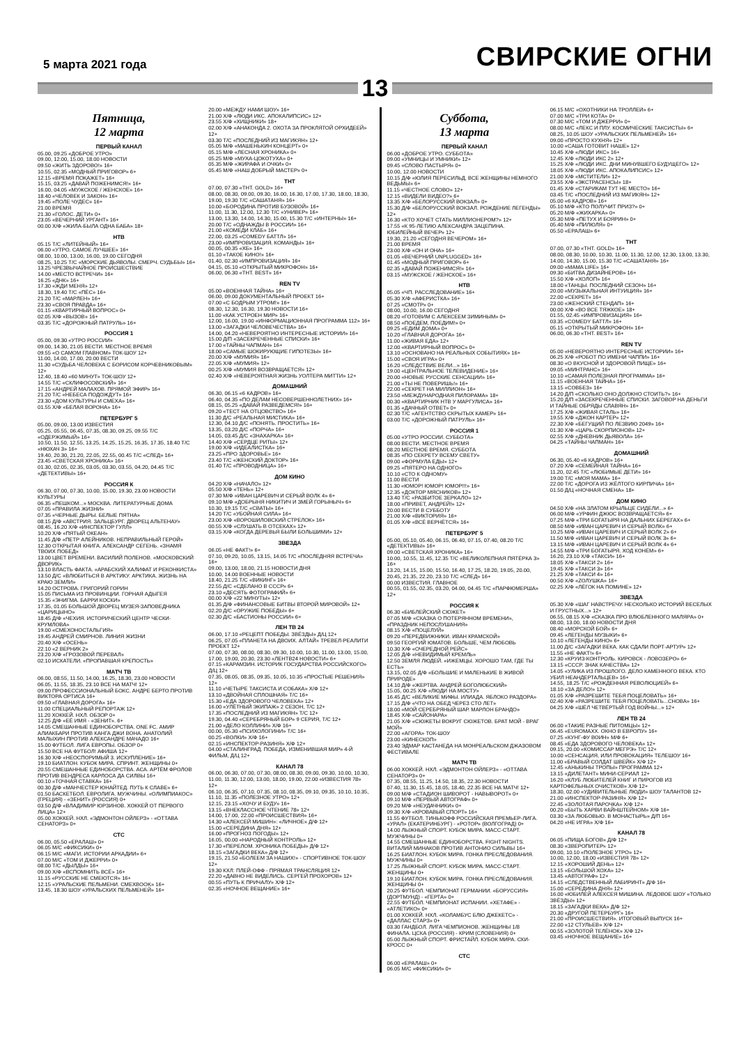5 марта 2021 года
СВИРСКИЕ ОГНИ
13
Пятница,
12 марта
ПЕРВЫЙ КАНАЛ
05.00, 09.25 «ДОБРОЕ УТРО»
09.00, 12.00, 15.00, 18.00 НОВОСТИ
09.50 «ЖИТЬ ЗДОРОВО!» 16+
10.55, 02.35 «МОДНЫЙ ПРИГОВОР» 6+
12.15 «ВРЕМЯ ПОКАЖЕТ» 16+
15.15, 03.25 «ДАВАЙ ПОЖЕНИМСЯ!» 16+
16.00, 04.05 «МУЖСКОЕ / ЖЕНСКОЕ» 16+
18.40 «ЧЕЛОВЕК И ЗАКОН» 16+
19.45 «ПОЛЕ ЧУДЕС» 16+
21.00 ВРЕМЯ
21.30 «ГОЛОС. ДЕТИ» 0+
23.05 «ВЕЧЕРНИЙ УРГАНТ» 16+
00.00 Х/Ф «ЖИЛА-БЫЛА ОДНА БАБА» 18+
НТВ
05.15 Т/С «ЛИТЕЙНЫЙ» 16+
06.00 «УТРО. САМОЕ ЛУЧШЕЕ» 16+
08.00, 10.00, 13.00, 16.00, 19.00 СЕГОДНЯ
08.25, 10.25 Т/С «МОРСКИЕ ДЬЯВОЛЫ. СМЕРЧ. СУДЬБЫ» 16+
13.25 ЧРЕЗВЫЧАЙНОЕ ПРОИСШЕСТВИЕ
14.00 «МЕСТО ВСТРЕЧИ» 16+
16.25 «ДНК» 16+
17.30 «ЖДИ МЕНЯ» 12+
18.30, 19.40 Т/С «ПЁС» 16+
21.20 Т/С «МАРЛЕН» 16+
23.30 «СВОЯ ПРАВДА» 16+
01.15 «КВАРТИРНЫЙ ВОПРОС» 0+
02.05 Х/Ф «ВЫЗОВ» 16+
03.35 Т/С «ДОРОЖНЫЙ ПАТРУЛЬ» 16+
РОССИЯ 1
05.00, 09.30 «УТРО РОССИИ»
09.00, 14.30, 21.05 ВЕСТИ. МЕСТНОЕ ВРЕМЯ
09.55 «О САМОМ ГЛАВНОМ» ТОК-ШОУ 12+
11.00, 14.00, 17.00, 20.00 ВЕСТИ
11.30 «СУДЬБА ЧЕЛОВЕКА С БОРИСОМ КОРЧЕВНИКОВЫМ» 12+
12.40, 18.40 «60 МИНУТ» ТОК-ШОУ 12+
14.55 Т/С «СКЛИФОСОВСКИЙ» 16+
17.15 «АНДРЕЙ МАЛАХОВ. ПРЯМОЙ ЭФИР» 16+
21.20 Т/С «НЕБЕСА ПОДОЖДУТ» 16+
23.30 «ДОМ КУЛЬТУРЫ И СМЕХА» 16+
01.55 Х/Ф «БЕЛАЯ ВОРОНА» 16+
ПЕТЕРБУРГ 5
05.00, 09.00, 13.00 ИЗВЕСТИЯ
05.25, 05.55, 06.45, 07.35, 08.30, 09.25, 09.55 Т/С «ОДЕРЖИМЫЙ» 16+
10.50, 11.50, 12.55, 13.25, 14.25, 15.25, 16.35, 17.35, 18.40 Т/С «НЮХАЧ 3» 16+
19.40, 20.30, 21.20, 22.05, 22.55, 00.45 Т/С «СЛЕД» 16+
23.45 «СВЕТСКАЯ ХРОНИКА» 16+
01.30, 02.05, 02.35, 03.05, 03.30, 03.55, 04.20, 04.45 Т/С «ДЕТЕКТИВЫ» 16+
РОССИЯ К
06.30, 07.00, 07.30, 10.00, 15.00, 19.30, 23.00 НОВОСТИ КУЛЬТУРЫ
06.35 «ПЕШКОМ...» МОСКВА. ЛИТЕРАТУРНЫЕ ДОМА
07.05 «ПРАВИЛА ЖИЗНИ»
07.35 «ЧЕРНЫЕ ДЫРЫ. БЕЛЫЕ ПЯТНА»
08.15 Д/Ф «АВСТРИЯ. ЗАЛЬЦБУРГ. ДВОРЕЦ АЛЬТЕНАУ»
08.45, 16.20 Х/Ф «ИНСПЕКТОР ГУЛЛ»
10.20 Х/Ф «ПЯТЫЙ ОКЕАН»
11.45 Д/Ф «ПЕТР АЛЕЙНИКОВ. НЕПРАВИЛЬНЫЙ ГЕРОЙ»
12.30 ОТКРЫТАЯ КНИГА. АЛЕКСАНДР СЕГЕНЬ. «ЗНАМЯ ТВОИХ ПОБЕД»
13.00 ЦВЕТ ВРЕМЕНИ. ВАСИЛИЙ ПОЛЕНОВ. «МОСКОВСКИЙ ДВОРИК»
13.10 ВЛАСТЬ ФАКТА. «АРАБСКИЙ ХАЛИФАТ И РЕКОНКИСТА»
13.50 Д/С «ВЛЮБИТЬСЯ В АРКТИКУ. АРКТИКА. ЖИЗНЬ НА КРАЮ ЗЕМЛИ»
14.20 ОСТРОВА. ГРИГОРИЙ ГОРИН
15.05 ПИСЬМА ИЗ ПРОВИНЦИИ. ГОРНАЯ АДЫГЕЯ
15.35 «ЭНИГМА. БАРРИ КОСКИ»
17.35, 01.05 БОЛЬШОЙ ДВОРЕЦ МУЗЕЯ-ЗАПОВЕДНИКА «ЦАРИЦЫНО»
18.45 Д/Ф «ЧЕХИЯ. ИСТОРИЧЕСКИЙ ЦЕНТР ЧЕСКИ-КРУМЛОВА»
19.00 «СМЕХОНОСТАЛЬГИЯ»
19.45 АНДРЕЙ СМИРНОВ. ЛИНИЯ ЖИЗНИ
20.40 Х/Ф «ОСЕНЬ»
22.10 «2 ВЕРНИК 2»
23.20 Х/Ф «ГРОЗОВОЙ ПЕРЕВАЛ»
02.10 ИСКАТЕЛИ. «ПРОПАВШАЯ КРЕПОСТЬ»
МАТЧ ТВ
06.00, 08.55, 11.50, 14.00, 16.25, 18.30, 23.00 НОВОСТИ
06.05, 11.55, 18.35, 23.10 ВСЕ НА МАТЧ! 12+
09.00 ПРОФЕССИОНАЛЬНЫЙ БОКС. АНДРЕ БЕРТО ПРОТИВ ВИКТОРА ОРТИСА 16+
09.50 «ГЛАВНАЯ ДОРОГА» 16+
11.00 СПЕЦИАЛЬНЫЙ РЕПОРТАЖ 12+
11.20 ХОККЕЙ. НХЛ. ОБЗОР 0+
12.25 Д/Ф «ЕЁ ИМЯ - «ЗЕНИТ». 6+
14.05 СМЕШАННЫЕ ЕДИНОБОРСТВА. ONE FC. АМИР АЛИАКБАРИ ПРОТИВ КАНГА ДЖИ ВОНА. АНАТОЛИЙ МАЛЫХИН ПРОТИВ АЛЕКСАНДРЕ МАЧАДО 16+
15.00 ФУТБОЛ. ЛИГА ЕВРОПЫ. ОБЗОР 0+
15.50 ВСЕ НА ФУТБОЛ! АФИША 12+
16.30 Х/Ф «НЕОСПОРИМЫЙ 3. ИСКУПЛЕНИЕ» 16+
19.10 БИАТЛОН. КУБОК МИРА. СПРИНТ. ЖЕНЩИНЫ 0+
20.55 СМЕШАННЫЕ ЕДИНОБОРСТВА. АСА. АРТЁМ ФРОЛОВ ПРОТИВ ВЕНДРЕСА КАРЛОСА ДА СИЛВЫ 16+
00.10 «ТОЧНАЯ СТАВКА» 16+
00.30 Д/Ф «МАНЧЕСТЕР ЮНАЙТЕД. ПУТЬ К СЛАВЕ» 6+
01.50 БАСКЕТБОЛ. ЕВРОЛИГА. МУЖЧИНЫ. «ОЛИМПИАКОС» (ГРЕЦИЯ) - «ЗЕНИТ» (РОССИЯ) 0+
03.50 Д/Ф «ВЛАДИМИР ЮРЗИНОВ. ХОККЕЙ ОТ ПЕРВОГО ЛИЦА» 12+
05.00 ХОККЕЙ. НХЛ. «ЭДМОНТОН ОЙЛЕРЗ» - «ОТТАВА СЕНАТОРЗ» 0+
СТС
06.00, 05.50 «ЕРАЛАШ» 0+
06.05 М/С «ФИКСИКИ» 0+
06.15 М/С «МАГИ. ИСТОРИИ АРКАДИИ» 6+
07.00 М/С «ТОМ И ДЖЕРРИ» 0+
08.00 Т/С «ДЫЛДЫ» 16+
09.00 Х/Ф «ВСПОМНИТЬ ВСЁ» 16+
11.15 «РУССКИЕ НЕ СМЕЮТСЯ» 16+
12.15 «УРАЛЬСКИЕ ПЕЛЬМЕНИ. СМЕХBOOK» 16+
13.45, 18.30 ШОУ «УРАЛЬСКИХ ПЕЛЬМЕНЕЙ» 16+
20.00 «МЕЖДУ НАМИ ШОУ» 16+
21.00 Х/Ф «ЛЮДИ ИКС. АПОКАЛИПСИС» 12+
23.55 Х/Ф «ХИЩНИКИ» 18+
02.00 Х/Ф «АНАКОНДА 2. ОХОТА ЗА ПРОКЛЯТОЙ ОРХИДЕЕЙ» 12+
03.30 Т/С «ПОСЛЕДНИЙ ИЗ МАГИКЯН» 12+
05.05 М/Ф «МАШЕНЬКИН КОНЦЕРТ» 0+
05.15 М/Ф «ЛЕСНАЯ ХРОНИКА» 0+
05.25 М/Ф «МУХА-ЦОКОТУХА» 0+
05.35 М/Ф «ЖИРАФА И ОЧКИ» 0+
05.45 М/Ф «НАШ ДОБРЫЙ МАСТЕР» 0+
ТНТ
07.00, 07.30 «ТНТ. GOLD» 16+
08.00, 08.30, 09.00, 09.30, 16.00, 16.30, 17.00, 17.30, 18.00, 18.30, 19.00, 19.30 Т/С «САШАТАНЯ» 16+
10.00 «БОРОДИНА ПРОТИВ БУЗОВОЙ» 16+
11.00, 11.30, 12.00, 12.30 Т/С «УНИВЕР» 16+
13.00, 13.30, 14.00, 14.30, 15.00, 15.30 Т/С «ИНТЕРНЫ» 16+
20.00 Т/С «ОДНАЖДЫ В РОССИИ» 16+
21.00 «КОМЕДИ КЛАБ» 16+
22.00, 03.25 «COMEDY БАТТЛ» 16+
23.00 «ИМПРОВИЗАЦИЯ. КОМАНДЫ» 16+
00.05, 00.35 «ХБ» 16+
01.10 «ТАКОЕ КИНО!» 16+
01.40, 02.30 «ИМПРОВИЗАЦИЯ» 16+
04.15, 05.10 «ОТКРЫТЫЙ МИКРОФОН» 16+
06.00, 06.30 «ТНТ. BEST» 16+
REN TV
05.00 «ВОЕННАЯ ТАЙНА» 16+
06.00, 09.00 ДОКУМЕНТАЛЬНЫЙ ПРОЕКТ 16+
07.00 «С БОДРЫМ УТРОМ!» 16+
08.30, 12.30, 16.30, 19.30 НОВОСТИ 16+
11.00 «КАК УСТРОЕН МИР» 16+
12.00, 16.00, 19.00 «ИНФОРМАЦИОННАЯ ПРОГРАММА 112» 16+
13.00 «ЗАГАДКИ ЧЕЛОВЕЧЕСТВА» 16+
14.00, 04.20 «НЕВЕРОЯТНО ИНТЕРЕСНЫЕ ИСТОРИИ» 16+
15.00 Д/П «ЗАСЕКРЕЧЕННЫЕ СПИСКИ» 16+
17.00 «ТАЙНЫ ЧАПМАН» 16+
18.00 «САМЫЕ ШОКИРУЮЩИЕ ГИПОТЕЗЫ» 16+
20.00 Х/Ф «МУМИЯ» 16+
22.05 Х/Ф «МУМИЯ» 12+
00.25 Х/Ф «МУМИЯ ВОЗВРАЩАЕТСЯ» 12+
02.40 Х/Ф «НЕВЕРОЯТНАЯ ЖИЗНЬ УОЛТЕРА МИТТИ» 12+
ДОМАШНИЙ
06.30, 06.15 «6 КАДРОВ» 16+
06.40, 04.35 «ПО ДЕЛАМ НЕСОВЕРШЕННОЛЕТНИХ» 16+
08.15, 05.25 «ДАВАЙ РАЗВЕДЕМСЯ!» 16+
09.20 «ТЕСТ НА ОТЦОВСТВО» 16+
11.30 Д/С «РЕАЛЬНАЯ МИСТИКА» 16+
12.30, 04.10 Д/С «ПОНЯТЬ. ПРОСТИТЬ» 16+
13.35, 03.20 Д/С «ПОРЧА» 16+
14.05, 03.45 Д/С «ЗНАХАРКА» 16+
14.40 Х/Ф «СЕРДЦЕ РИТЫ» 12+
19.00 Х/Ф «ИДЕАЛИСТКА» 16+
23.25 «ПРО ЗДОРОВЬЕ» 16+
23.40 Т/С «ЖЕНСКИЙ ДОКТОР» 16+
01.40 Т/С «ПРОВОДНИЦА» 16+
ДОМ КИНО
04.20 Х/Ф «НАЧАЛО» 12+
05.50 Х/Ф «ТЕНЬ» 12+
07.30 М/Ф «ИВАН ЦАРЕВИЧ И СЕРЫЙ ВОЛК 4» 6+
09.10 М/Ф «ДОБРЫНЯ НИКИТИЧ И ЗМЕЙ ГОРЫНЫЧ» 6+
10.30, 19.15 Т/С «СВАТЫ» 16+
14.20 Т/С «УБОЙНАЯ СИЛА» 16+
23.00 Х/Ф «ВОРОШИЛОВСКИЙ СТРЕЛОК» 16+
00.55 Х/Ф «СЛУШАТЬ В ОТСЕКАХ» 12+
03.15 Х/Ф «КОГДА ДЕРЕВЬЯ БЫЛИ БОЛЬШИМИ» 12+
ЗВЕЗДА
06.05 «НЕ ФАКТ!» 6+
07.10, 09.20, 10.05, 13.15, 14.05 Т/С «ПОСЛЕДНЯЯ ВСТРЕЧА» 16+
09.00, 13.00, 18.00, 21.15 НОВОСТИ ДНЯ
10.00, 14.00 ВОЕННЫЕ НОВОСТИ
18.40, 21.25 Т/С «ВИКИНГ» 16+
22.55 Д/С «СДЕЛАНО В СССР» 6+
23.10 «ДЕСЯТЬ ФОТОГРАФИЙ» 6+
00.00 Х/Ф «22 МИНУТЫ» 12+
01.35 Д/Ф «ФИНАНСОВЫЕ БИТВЫ ВТОРОЙ МИРОВОЙ» 12+
02.20 Д/С «ОРУЖИЕ ПОБЕДЫ» 6+
02.30 Д/С «БАСТИОНЫ РОССИИ» 6+
ЛЕН ТВ 24
06.00, 17.10 «РЕЦЕПТ ПОБЕДЫ. ЗВЁЗДЫ» Д/Ц 12+
06.25, 07.05 «ПЛАНЕТА НА ДВОИХ. АЛТАЙ» ТРЕВЕЛ-РЕАЛИТИ ПРОЕКТ 12+
07.00, 07.30, 08.00, 08.30, 09.30, 10.00, 10.30, 11.00, 13.00, 15.00, 17.00, 19.00, 20.30, 23.30 «ЛЕНТВ24 НОВОСТИ» 6+
07.15 «КАРАМЗИН. ИСТОРИК ГОСУДАРСТВА РОССИЙСКОГО» Д/Ц 12+
07.35, 08.05, 08.35, 09.35, 10.05, 10.35 «ПРОСТЫЕ РЕШЕНИЯ» 12+
11.10 «ЧЕТЫРЕ ТАКСИСТА И СОБАКА» Х/Ф 12+
13.10 «ДВОЙНАЯ СПЛОШНАЯ» Т/С 16+
15.30 «ЕДА ЗДОРОВОГО ЧЕЛОВЕКА» 12+
16.00 «УЛЁТНЫЙ ЭКИПАЖ» 2 СЕЗОН, Т/С 12+
17.35 «ПОСЛЕДНИЙ ИЗ МАГИКЯН» Т/С 12+
19.30, 04.40 «СЕРЕБРЯНЫЙ БОР» 9 СЕРИЯ, Т/С 12+
21.00 «ДЕЛО КОЛЛИНИ» Х/Ф 16+
00.00, 05.30 «ПСИХОЛОГИНИ» Т/С 16+
00.25 «ВОЛКИ» Х/Ф 16+
02.15 «ИНСПЕКТОР-РАЗИНЯ» Х/Ф 12+
04.00 «СТАЛИНГРАД. ПОБЕДА, ИЗМЕНИВШАЯ МИР» 4-Й ФИЛЬМ, Д/Ц 12+
КАНАЛ 78
06.00, 06.30, 07.00, 07.30, 08.00, 08.30, 09.00, 09.30, 10.00, 10.30, 11.00, 11.30, 12.00, 13.00, 18.00, 19.00, 22.00 «ИЗВЕСТИЯ 78» 12+
06.10, 06.35, 07.10, 07.35, 08.10, 08.35, 09.10, 09.35, 10.10, 10.35, 11.10, 11.35 «ПОЛЕЗНОЕ УТРО» 12+
12.15, 23.15 «ХОЧУ И БУДУ» 16+
13.15 «ВНЕКЛАССНОЕ ЧТЕНИЕ 78» 12+
14.00, 17.00, 22.00 «ПРОИСШЕСТВИЯ» 16+
14.30 «АЛЕКСЕЙ МИШИН»: «ЛИЧНОЕ» Д/Ф 12+
15.00 «СЕРЕДИНА ДНЯ» 12+
16.00 «ПРОГНОЗ ПОГОДЫ» 12+
16.05, 00.00 «НАРОДНЫЙ КОНТРОЛЬ» 12+
17.30 «ПЕРЕЛОМ. ХРОНИКА ПОБЕДЫ» Д/Ф 12+
18.15 «ЗАГАДКИ ВЕКА» Д/Ф 12+
19.15, 21.50 «БОЛЕЕМ ЗА НАШИХ!» - СПОРТИВНОЕ ТОК-ШОУ 12+
19.30 КХЛ: ПЛЕЙ-ОФФ - ПРЯМАЯ ТРАНСЛЯЦИЯ 12+
22.20 «ДАВНО НЕ ВИДЕЛИСЬ. СЕРГЕЙ ПРОХОРОВ» 12+
00.55 «ПУТЬ К ПРИЧАЛУ» Х/Ф 12+
02.35 «НОЧНОЕ ВЕЩАНИЕ» 16+
Суббота,
13 марта
ПЕРВЫЙ КАНАЛ
06.00 «ДОБРОЕ УТРО. СУББОТА»
09.00 «УМНИЦЫ И УМНИКИ» 12+
09.45 «СЛОВО ПАСТЫРЯ» 0+
10.00, 12.00 НОВОСТИ
10.15 Д/Ф «ЮЛИЯ ПЕРЕСИЛЬД. ВСЕ ЖЕНЩИНЫ НЕМНОГО ВЕДЬМЫ» 6+
11.15 «ЧЕСТНОЕ СЛОВО» 12+
12.15 «ВИДЕЛИ ВИДЕО?» 6+
13.35 Х/Ф «БЕЛОРУССКИЙ ВОКЗАЛ» 0+
15.30 Д/Ф «БЕЛОРУССКИЙ ВОКЗАЛ. РОЖДЕНИЕ ЛЕГЕНДЫ» 12+
16.30 «КТО ХОЧЕТ СТАТЬ МИЛЛИОНЕРОМ?» 12+
17.55 «К 95-ЛЕТИЮ АЛЕКСАНДРА ЗАЦЕПИНА. ЮБИЛЕЙНЫЙ ВЕЧЕР» 12+
19.30, 21.20 «СЕГОДНЯ ВЕЧЕРОМ» 16+
21.00 ВРЕМЯ
23.00 Х/Ф «ОН И ОНА» 16+
01.05 «ВЕЧЕРНИЙ UNPLUGGED» 16+
01.45 «МОДНЫЙ ПРИГОВОР» 6+
02.35 «ДАВАЙ ПОЖЕНИМСЯ!» 16+
03.15 «МУЖСКОЕ / ЖЕНСКОЕ» 16+
НТВ
05.05 «ЧП. РАССЛЕДОВАНИЕ» 16+
05.30 Х/Ф «АФЕРИСТКА» 16+
07.25 «СМОТР» 0+
08.00, 10.00, 16.00 СЕГОДНЯ
08.20 «ГОТОВИМ С АЛЕКСЕЕМ ЗИМИНЫМ» 0+
08.50 «ПОЕДЕМ, ПОЕДИМ!» 0+
09.25 «ЕДИМ ДОМА» 0+
10.20 «ГЛАВНАЯ ДОРОГА» 16+
11.00 «ЖИВАЯ ЕДА» 12+
12.00 «КВАРТИРНЫЙ ВОПРОС» 0+
13.10 «ОСНОВАНО НА РЕАЛЬНЫХ СОБЫТИЯХ» 16+
15.00 «СВОЯ ИГРА» 0+
16.20 «СЛЕДСТВИЕ ВЕЛИ...» 16+
19.00 «ЦЕНТРАЛЬНОЕ ТЕЛЕВИДЕНИЕ» 16+
20.00 «НОВЫЕ РУССКИЕ СЕНСАЦИИ» 16+
21.00 «ТЫ НЕ ПОВЕРИШЬ!» 16+
22.00 «СЕКРЕТ НА МИЛЛИОН» 16+
23.50 «МЕЖДУНАРОДНАЯ ПИЛОРАМА» 18+
00.30 «КВАРТИРНИК НТВ У МАРГУЛИСА» 16+
01.35 «ДАЧНЫЙ ОТВЕТ» 0+
02.30 Т/С «АГЕНТСТВО СКРЫТЫХ КАМЕР» 16+
03.00 Т/С «ДОРОЖНЫЙ ПАТРУЛЬ» 16+
РОССИЯ 1
05.00 «УТРО РОССИИ. СУББОТА»
08.00 ВЕСТИ. МЕСТНОЕ ВРЕМЯ
08.20 МЕСТНОЕ ВРЕМЯ. СУББОТА
08.35 «ПО СЕКРЕТУ ВСЕМУ СВЕТУ»
09.00 «ФОРМУЛА ЕДЫ» 12+
09.25 «ПЯТЕРО НА ОДНОГО»
10.10 «СТО К ОДНОМУ»
11.00 ВЕСТИ
11.30 «ЮМОР! ЮМОР! ЮМОР!!!» 16+
12.35 «ДОКТОР МЯСНИКОВ» 12+
13.40 Т/С «РАЗБИТОЕ ЗЕРКАЛО» 12+
18.00 «ПРИВЕТ, АНДРЕЙ!» 12+
20.00 ВЕСТИ В СУББОТУ
21.00 Х/Ф «ВИКТОРИЯ» 16+
01.05 Х/Ф «ВСЁ ВЕРНЁТСЯ» 16+
ПЕТЕРБУРГ 5
05.00, 05.10, 05.40, 06.15, 06.40, 07.15, 07.40, 08.20 Т/С «ДЕТЕКТИВЫ» 16+
09.00 «СВЕТСКАЯ ХРОНИКА» 16+
10.00, 10.55, 11.45, 12.35 Т/С «ВЕЛИКОЛЕПНАЯ ПЯТЁРКА 3» 16+
13.20, 14.15, 15.00, 15.50, 16.40, 17.25, 18.20, 19.05, 20.00, 20.45, 21.35, 22.20, 23.10 Т/С «СЛЕД» 16+
00.00 ИЗВЕСТИЯ. ГЛАВНОЕ
00.55, 01.55, 02.35, 03.20, 04.00, 04.45 Т/С «ПАРФЮМЕРША» 12+
РОССИЯ К
06.30 «БИБЛЕЙСКИЙ СЮЖЕТ»
07.05 М/Ф «СКАЗКА О ПОТЕРЯННОМ ВРЕМЕНИ», «ПРАЗДНИК НЕПОСЛУШАНИЯ»
08.15 Х/Ф «ПОЦЕЛУЙ»
09.20 «ПЕРЕДВИЖНИКИ. ИВАН КРАМСКОЙ»
09.50 ГЕОРГИЙ ЮМАТОВ. БОЛЬШЕ, ЧЕМ ЛЮБОВЬ
10.30 Х/Ф «ОЧЕРЕДНОЙ РЕЙС»
12.05 Д/Ф «НЕВИДИМЫЙ КРЕМЛЬ»
12.50 ЗЕМЛЯ ЛЮДЕЙ. «ИЖЕМЦЫ. ХОРОШО ТАМ, ГДЕ ТЫ ЕСТЬ»
13.15, 02.05 Д/Ф «БОЛЬШИЕ И МАЛЕНЬКИЕ В ЖИВОЙ ПРИРОДЕ»
14.10 Д/Ф «ЖЕРТВА. АНДРЕЙ БОГОЛЮБСКИЙ»
15.05, 00.25 Х/Ф «ЛЮДИ НА МОСТУ»
16.45 Д/С «ВЕЛИКИЕ МИФЫ. ИЛИАДА. ЯБЛОКО РАЗДОРА»
17.15 Д/Ф «ЧТО НА ОБЕД ЧЕРЕЗ СТО ЛЕТ»
18.00 «МОЙ СЕРЕБРЯНЫЙ ШАР. МАРЛОН БРАНДО»
18.45 Х/Ф «САЙОНАРА»
21.05 Х/Ф «СЮЖЕТЫ ВОКРУГ СЮЖЕТОВ. БРАТ МОЙ - ВРАГ МОЙ»
22.00 «АГОРА» ТОК-ШОУ
23.00 «КИНЕСКОП»
23.40 ЭДМАР КАСТАНЕДА НА МОНРЕАЛЬСКОМ ДЖАЗОВОМ ФЕСТИВАЛЕ
МАТЧ ТВ
06.00 ХОККЕЙ. НХЛ. «ЭДМОНТОН ОЙЛЕРЗ» - «ОТТАВА СЕНАТОРЗ» 0+
07.35, 08.55, 11.25, 14.50, 18.35, 22.30 НОВОСТИ
07.40, 11.30, 15.45, 18.05, 18.40, 22.35 ВСЕ НА МАТЧ! 12+
09.00 М/Ф «СТАДИОН ШИВОРОТ - НАВЫВОРОТ» 0+
09.10 М/Ф «ПЕРВЫЙ АВТОГРАФ» 0+
09.20 М/Ф «НЕУДАЧНИКИ» 0+
09.30 Х/Ф «КРОВАВЫЙ СПОРТ» 16+
11.55 ФУТБОЛ. ТИНЬКОФФ РОССИЙСКАЯ ПРЕМЬЕР-ЛИГА. «УРАЛ» (ЕКАТЕРИНБУРГ) - «РОТОР» (ВОЛГОГРАД) 0+
14.00 ЛЫЖНЫЙ СПОРТ. КУБОК МИРА. МАСС-СТАРТ. МУЖЧИНЫ 0+
14.55 СМЕШАННЫЕ ЕДИНОБОРСТВА. FIGHT NIGHTS. ВИТАЛИЙ МИНАКОВ ПРОТИВ АНТОНИО СИЛЬВЫ 16+
16.25 БИАТЛОН. КУБОК МИРА. ГОНКА ПРЕСЛЕДОВАНИЯ. МУЖЧИНЫ 0+
17.25 ЛЫЖНЫЙ СПОРТ. КУБОК МИРА. МАСС-СТАРТ. ЖЕНЩИНЫ 0+
19.10 БИАТЛОН. КУБОК МИРА. ГОНКА ПРЕСЛЕДОВАНИЯ. ЖЕНЩИНЫ 0+
20.25 ФУТБОЛ. ЧЕМПИОНАТ ГЕРМАНИИ. «БОРУССИЯ» (ДОРТМУНД) - «ГЕРТА» 0+
22.55 ФУТБОЛ. ЧЕМПИОНАТ ИСПАНИИ. «ХЕТАФЕ» - «АТЛЕТИКО» 0+
01.00 ХОККЕЙ. НХЛ. «КОЛАМБУС БЛЮ ДЖЕКЕТС» - «ДАЛЛАС СТАРЗ» 0+
03.30 ГАНДБОЛ. ЛИГА ЧЕМПИОНОВ. ЖЕНЩИНЫ 1/8 ФИНАЛА. ЦСКА (РОССИЯ) - КРИМ (СЛОВЕНИЯ) 0+
05.00 ЛЫЖНЫЙ СПОРТ. ФРИСТАЙЛ. КУБОК МИРА. СКИ-КРОСС 0+
СТС
06.00 «ЕРАЛАШ» 0+
06.05 М/С «ФИКСИКИ» 0+
06.15 М/С «ОХОТНИКИ НА ТРОЛЛЕЙ» 6+
07.00 М/С «ТРИ КОТА» 0+
07.30 М/С «ТОМ И ДЖЕРРИ» 0+
08.00 М/С «ЛЕКС И ПЛУ. КОСМИЧЕСКИЕ ТАКСИСТЫ» 6+
08.25, 10.05 ШОУ «УРАЛЬСКИХ ПЕЛЬМЕНЕЙ» 16+
09.00 «ПРОСТО КУХНЯ» 12+
10.00 «САША ГОТОВИТ НАШЕ» 12+
10.45 Х/Ф «ЛЮДИ ИКС» 16+
12.45 Х/Ф «ЛЮДИ ИКС 2» 12+
15.25 Х/Ф «ЛЮДИ ИКС. ДНИ МИНУВШЕГО БУДУЩЕГО» 12+
18.05 Х/Ф «ЛЮДИ ИКС. АПОКАЛИПСИС» 12+
21.00 Х/Ф «МСТИТЕЛИ» 12+
23.55 Х/Ф «ЭКСТРАСЕНСЫ» 18+
01.45 Х/Ф «СТАРИКАМ ТУТ НЕ МЕСТО» 16+
03.45 Т/С «ПОСЛЕДНИЙ ИЗ МАГИКЯН» 12+
05.00 «6 КАДРОВ» 16+
05.10 М/Ф «КТО ПОЛУЧИТ ПРИЗ?» 0+
05.20 М/Ф «ЖИХАРКА» 0+
05.30 М/Ф «ПЕТУХ И БОЯРИН» 0+
05.40 М/Ф «ПИЛЮЛЯ» 0+
05.50 «ЕРАЛАШ» 6+
ТНТ
07.00, 07.30 «ТНТ. GOLD» 16+
08.00, 08.30, 10.00, 10.30, 11.00, 11.30, 12.00, 12.30, 13.00, 13.30, 14.00, 14.30, 15.00, 15.30 Т/С «САШАТАНЯ» 16+
09.00 «MAMA LIFE» 16+
09.30 «БИТВА ДИЗАЙНЕРОВ» 16+
15.50 Х/Ф «ХОЛОП» 16+
18.00 «ТАНЦЫ. ПОСЛЕДНИЙ СЕЗОН» 16+
20.00 «МУЗЫКАЛЬНАЯ ИНТУИЦИЯ» 16+
22.00 «СЕКРЕТ» 16+
23.00 «ЖЕНСКИЙ СТЕНДАП» 16+
00.00 Х/Ф «ВО ВСЕ ТЯЖКОЕ» 18+
01.55, 02.45 «ИМПРОВИЗАЦИЯ» 16+
03.35 «COMEDY БАТТЛ» 16+
05.15 «ОТКРЫТЫЙ МИКРОФОН» 16+
06.00, 06.30 «ТНТ. BEST» 16+
REN TV
05.00 «НЕВЕРОЯТНО ИНТЕРЕСНЫЕ ИСТОРИИ» 16+
06.25 Х/Ф «РОБОТ ПО ИМЕНИ ЧАППИ» 16+
08.30 «О ВКУСНОЙ И ЗДОРОВОЙ ПИЩЕ» 16+
09.05 «МИНТРАНС» 16+
10.10 «САМАЯ ПОЛЕЗНАЯ ПРОГРАММА» 16+
11.15 «ВОЕННАЯ ТАЙНА» 16+
13.15 «СОВБЕЗ» 16+
14.20 Д/П «СКОЛЬКО ОНО ДОЛЖНО СТОИТЬ?» 16+
15.20 Д/П «ЗАСЕКРЕЧЕННЫЕ СПИСКИ. ЗАГОВОР НА ДЕНЬГИ И ТАЙНЫЕ ОБРЯДЫ СЛАВЯН» 16+
17.25 Х/Ф «ЖИВАЯ СТАЛЬ» 16+
19.55 Х/Ф «ДЖОН КАРТЕР» 12+
22.30 Х/Ф «БЕГУЩИЙ ПО ЛЕЗВИЮ 2049» 16+
01.30 Х/Ф «ЦАРЬ СКОРПИОНОВ» 12+
02.55 Х/Ф «ДНЕВНИК ДЬЯВОЛА» 16+
04.25 «ТАЙНЫ ЧАПМАН» 16+
ДОМАШНИЙ
06.30, 05.40 «6 КАДРОВ» 16+
07.20 Х/Ф «СЕМЕЙНАЯ ТАЙНА» 16+
11.20, 02.45 Т/С «ЛЮБИМЫЕ ДЕТИ» 16+
19.00 Т/С «МОЯ МАМА» 16+
22.00 Т/С «ДОРОГА ИЗ ЖЁЛТОГО КИРПИЧА» 16+
01.50 Д/Ц «НОЧНАЯ СМЕНА» 18+
ДОМ КИНО
04.50 Х/Ф «НА ЗЛАТОМ КРЫЛЬЦЕ СИДЕЛИ...» 6+
06.00 М/Ф «УРФИН ДЖЮС ВОЗВРАЩАЕТСЯ» 6+
07.25 М/Ф «ТРИ БОГАТЫРЯ НА ДАЛЬНИХ БЕРЕГАХ» 6+
08.50 М/Ф «ИВАН ЦАРЕВИЧ И СЕРЫЙ ВОЛК» 6+
10.25 М/Ф «ИВАН ЦАРЕВИЧ И СЕРЫЙ ВОЛК 2» 6+
11.50 М/Ф «ИВАН ЦАРЕВИЧ И СЕРЫЙ ВОЛК 3» 6+
13.15 М/Ф «ИВАН ЦАРЕВИЧ И СЕРЫЙ ВОЛК 4» 6+
14.55 М/Ф «ТРИ БОГАТЫРЯ. ХОД КОНЁМ» 6+
16.20, 23.10 Х/Ф «ТАКСИ» 16+
18.05 Х/Ф «ТАКСИ 2» 16+
19.45 Х/Ф «ТАКСИ 3» 16+
21.25 Х/Ф «ТАКСИ 4» 16+
00.50 Х/Ф «ZОЛУШКА» 16+
02.25 Х/Ф «ЛЁГОК НА ПОМИНЕ» 12+
ЗВЕЗДА
05.30 Х/Ф «ШАГ НАВСТРЕЧУ. НЕСКОЛЬКО ИСТОРИЙ ВЕСЕЛЫХ И ГРУСТНЫХ...» 12+
06.55, 08.15 Х/Ф «СКАЗКА ПРО ВЛЮБЛЕННОГО МАЛЯРА» 0+
08.00, 13.00, 18.00 НОВОСТИ ДНЯ
08.40 «МОРСКОЙ БОЙ» 6+
09.45 «ЛЕГЕНДЫ МУЗЫКИ» 6+
10.10 «ЛЕГЕНДЫ КИНО» 6+
11.00 Д/С «ЗАГАДКИ ВЕКА. КАК СДАЛИ ПОРТ-АРТУР» 12+
11.55 «НЕ ФАКТ!» 6+
12.30 «КРУИЗ-КОНТРОЛЬ. КИРОВСК - ЛОВОЗЕРО» 6+
13.15 «СССР. ЗНАК КАЧЕСТВА» 12+
14.05 «УЛИКА ИЗ ПРОШЛОГО. ДЕЛО КАМЕННОГО ВЕКА. КТО УБИЛ НЕАНДЕРТАЛЬЦЕВ» 16+
14.55, 18.25 Т/С «РОЖДЕННАЯ РЕВОЛЮЦИЕЙ» 6+
18.10 «ЗА ДЕЛО!» 12+
01.05 Х/Ф «РАЗРЕШИТЕ ТЕБЯ ПОЦЕЛОВАТЬ» 16+
02.40 Х/Ф «РАЗРЕШИТЕ ТЕБЯ ПОЦЕЛОВАТЬ...СНОВА» 16+
04.25 Х/Ф «ШЁЛ ЧЕТВЁРТЫЙ ГОД ВОЙНЫ...» 12+
ЛЕН ТВ 24
06.00 «ТАКИЕ РАЗНЫЕ ПИТОМЦЫ» 12+
06.45 «EUROMAXX. ОКНО В ЕВРОПУ» 16+
07.25 «КУНГ-ФУ ВОИН» М/Ф 6+
08.45 «ЕДА ЗДОРОВОГО ЧЕЛОВЕКА» 12+
09.15, 20.00 «КОМИССАР МЕГРЭ» Т/С 12+
10.00 «СЕНСАЦИЯ, ИЛИ ПРОВОКАЦИЯ» ТЕЛЕШОУ 16+
11.00 «БРАВЫЙ СОЛДАТ ШВЕЙК» Х/Ф 12+
12.45 «АНЬКИНЫ ТРОПЫ» ПРОГРАММА 12+
13.15 «ДИЛЕТАНТ» МИНИ-СЕРИАЛ 12+
16.20 «КЛУБ ЛЮБИТЕЛЕЙ КНИГ И ПИРОГОВ ИЗ КАРТОФЕЛЬНЫХ ОЧИСТКОВ» Х/Ф 12+
18.30, 02.00 «УДИВИТЕЛЬНЫЕ ЛЮДИ» ШОУ ТАЛАНТОВ 12+
21.00 «ИНСПЕКТОР-РАЗИНЯ» Х/Ф 12+
22.45 «ЗОЛОТАЯ ПАРОЧКА» Х/Ф 12+
00.20 «БЫТЬ ХАРВИ ВАЙНШТЕЙНОМ» Х/Ф 16+
03.30 «ЗА ЛЮБОВЬЮ. В МОНАСТЫРЬ» Д/П 16+
04.20 «НЕ ИГРА» Х/Ф 16+
КАНАЛ 78
06.05 «ПИЩА БОГОВ» Д/Ф 12+
08.30 «ЗВЕРОПИТЕР» 12+
09.00, 10.10 «ПОЛЕЗНОЕ УТРО» 12+
10.00, 12.00, 18.00 «ИЗВЕСТИЯ 78» 12+
12.15 «ХОРОШИЙ ДЕНЬ» 12+
13.15 «БОЛЬШОЙ ХОХА» 12+
13.45 «АВТОГРАФ» 12+
14.15 «СЛЕДСТВЕННЫЙ ЛАБИРИНТ» Д/Ф 16+
15.00 «СЕРЕДИНА ДНЯ» 12+
16.00 «ЮБИЛЕЙ АЛЕКСЕЯ МИШИНА. ЛЕДОВОЕ ШОУ «ТОЛЬКО ЗВЁЗДЫ» 12+
18.15 «ЗАГАДКИ ВЕКА» Д/Ф 12+
20.30 «ДРУГОЙ ПЕТЕРБУРГ» 16+
21.00 «ПРОИСШЕСТВИЯ». ИТОГОВЫЙ ВЫПУСК 16+
22.00 «12 СТУЛЬЕВ» Х/Ф 12+
00.55 «ЗОЛОТОЙ ТЕЛЁНОК» Х/Ф 12+
03.45 «НОЧНОЕ ВЕЩАНИЕ» 16+